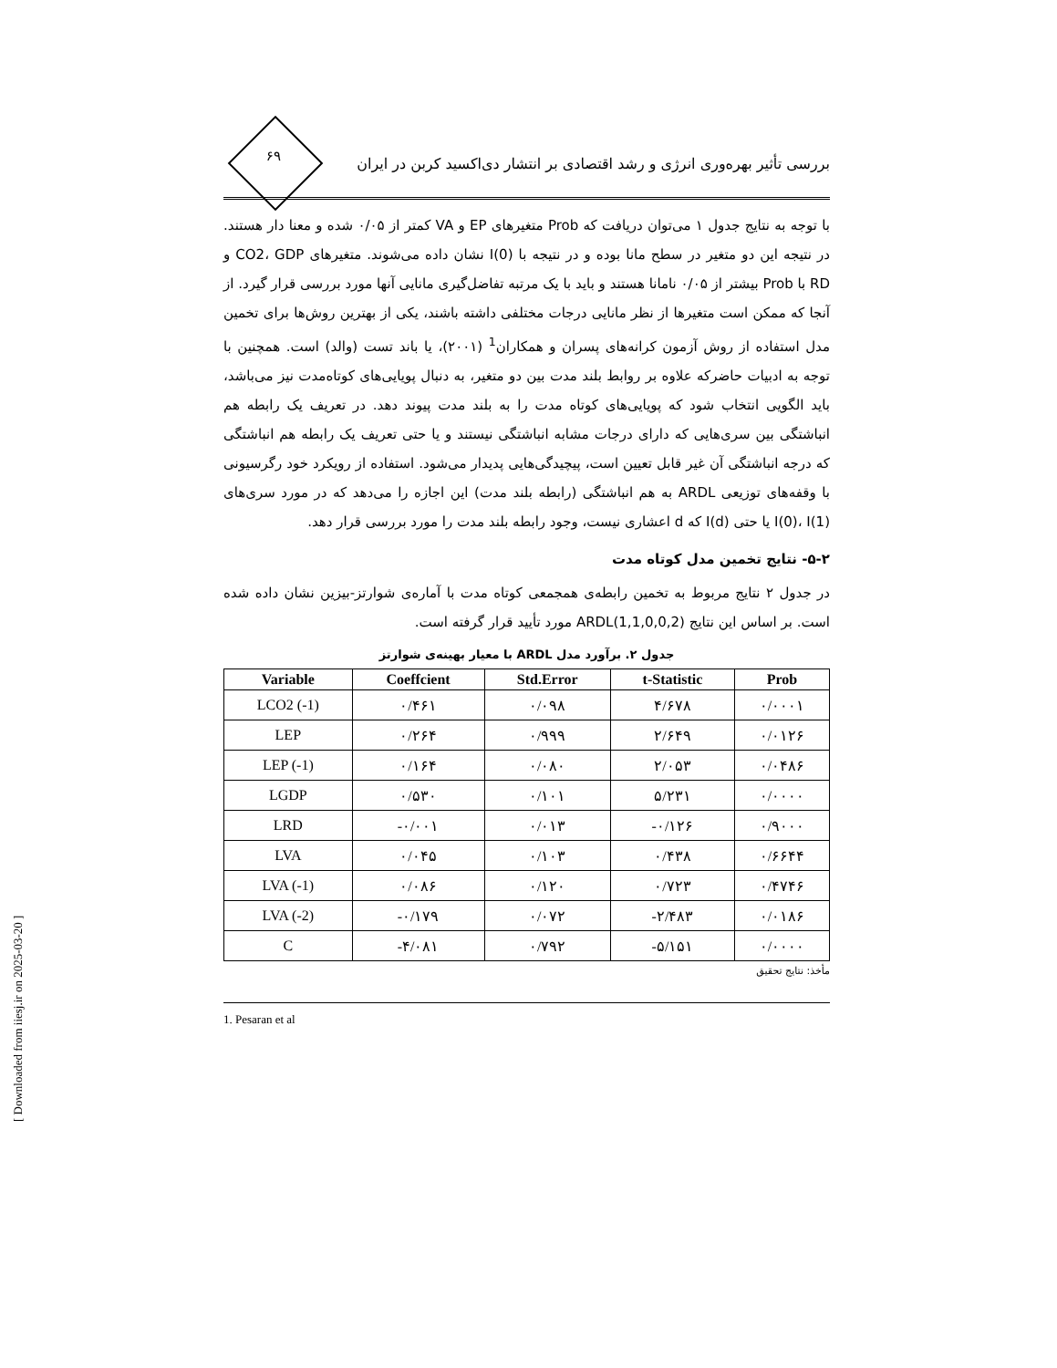بررسی تأثیر بهره‌وری انرژی و رشد اقتصادی بر انتشار دی‌اکسید کربن در ایران
۶۹
با توجه به نتایج جدول ۱ می‌توان دریافت که Prob متغیرهای EP و VA کمتر از ۰/۰۵ شده و معنا دار هستند. در نتیجه این دو متغیر در سطح مانا بوده و در نتیجه با I(0) نشان داده می‌شوند. متغیرهای CO2، GDP و RD با Prob بیشتر از ۰/۰۵ نامانا هستند و باید با یک مرتبه تفاضل‌گیری مانایی آنها مورد بررسی قرار گیرد. از آنجا که ممکن است متغیرها از نظر مانایی درجات مختلفی داشته باشند، یکی از بهترین روش‌ها برای تخمین مدل استفاده از روش آزمون کرانه‌های پسران و همکاران<sup>1</sup> (۲۰۰۱)، یا باند تست (والد) است. همچنین با توجه به ادبیات حاضرکه علاوه بر روابط بلند مدت بین دو متغیر، به دنبال پویایی‌های کوتاه‌مدت نیز می‌باشد، باید الگویی انتخاب شود که پویایی‌های کوتاه مدت را به بلند مدت پیوند دهد. در تعریف یک رابطه هم انباشتگی بین سری‌هایی که دارای درجات مشابه انباشتگی نیستند و یا حتی تعریف یک رابطه هم انباشتگی که درجه انباشتگی آن غیر قابل تعیین است، پیچیدگی‌هایی پدیدار می‌شود. استفاده از رویکرد خود رگرسیونی با وقفه‌های توزیعی ARDL به هم انباشتگی (رابطه بلند مدت) این اجازه را می‌دهد که در مورد سری‌های I(0)، I(1) یا حتی I(d) که d اعشاری نیست، وجود رابطه بلند مدت را مورد بررسی قرار دهد.
۵-۲- نتایج تخمین مدل کوتاه مدت
در جدول ۲ نتایج مربوط به تخمین رابطه‌ی همجمعی کوتاه مدت با آماره‌ی شوارتز-بیزین نشان داده شده است. بر اساس این نتایج ARDL(1,1,0,0,2) مورد تأیید قرار گرفته است.
جدول ۲. برآورد مدل ARDL با معیار بهینه‌ی شوارتز
| Variable | Coeffcient | Std.Error | t-Statistic | Prob |
| --- | --- | --- | --- | --- |
| LCO2 (-1) | ۰/۴۶۱ | ۰/۰۹۸ | ۴/۶۷۸ | ۰/۰۰۰۱ |
| LEP | ۰/۲۶۴ | ۰/۹۹۹ | ۲/۶۴۹ | ۰/۰۱۲۶ |
| LEP (-1) | ۰/۱۶۴ | ۰/۰۸۰ | ۲/۰۵۳ | ۰/۰۴۸۶ |
| LGDP | ۰/۵۳۰ | ۰/۱۰۱ | ۵/۲۳۱ | ۰/۰۰۰۰ |
| LRD | -۰/۰۰۱ | ۰/۰۱۳ | -۰/۱۲۶ | ۰/۹۰۰۰ |
| LVA | ۰/۰۴۵ | ۰/۱۰۳ | ۰/۴۳۸ | ۰/۶۶۴۴ |
| LVA (-1) | ۰/۰۸۶ | ۰/۱۲۰ | ۰/۷۲۳ | ۰/۴۷۴۶ |
| LVA (-2) | -۰/۱۷۹ | ۰/۰۷۲ | -۲/۴۸۳ | ۰/۰۱۸۶ |
| C | -۴/۰۸۱ | ۰/۷۹۲ | -۵/۱۵۱ | ۰/۰۰۰۰ |
مأخذ: نتایج تحقیق
1. Pesaran et al
[ Downloaded from iiesj.ir on 2025-03-20 ]